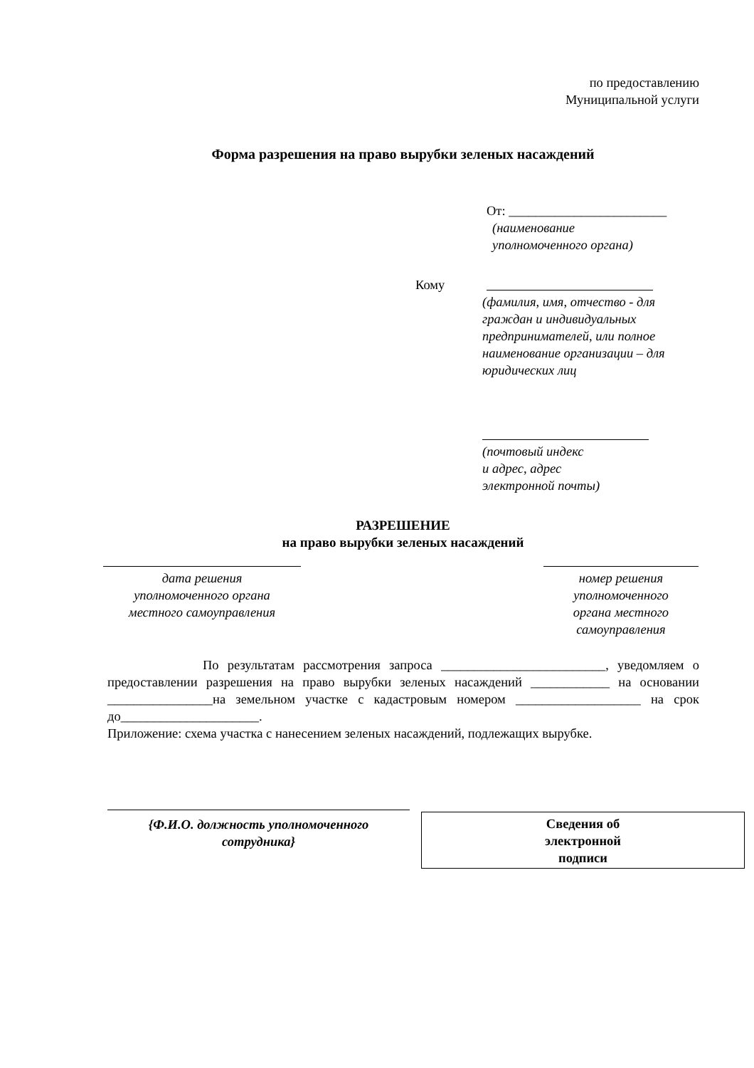по предоставлению
Муниципальной услуги
Форма разрешения на право вырубки зеленых насаждений
От: ________________________
(наименование
уполномоченного органа)
Кому
(фамилия, имя, отчество - для граждан и индивидуальных предпринимателей, или полное наименование организации – для юридических лиц
(почтовый индекс
и адрес, адрес
электронной почты)
РАЗРЕШЕНИЕ
на право вырубки зеленых насаждений
дата решения
уполномоченного органа
местного самоуправления
номер решения
уполномоченного
органа местного
самоуправления
По результатам рассмотрения запроса _________________________, уведомляем о предоставлении разрешения на право вырубки зеленых насаждений ____________ на основании ________________на земельном участке с кадастровым номером ___________________ на срок до_____________________.
Приложение: схема участка с нанесением зеленых насаждений, подлежащих вырубке.
{Ф.И.О. должность уполномоченного
сотрудника}
Сведения об
электронной
подписи